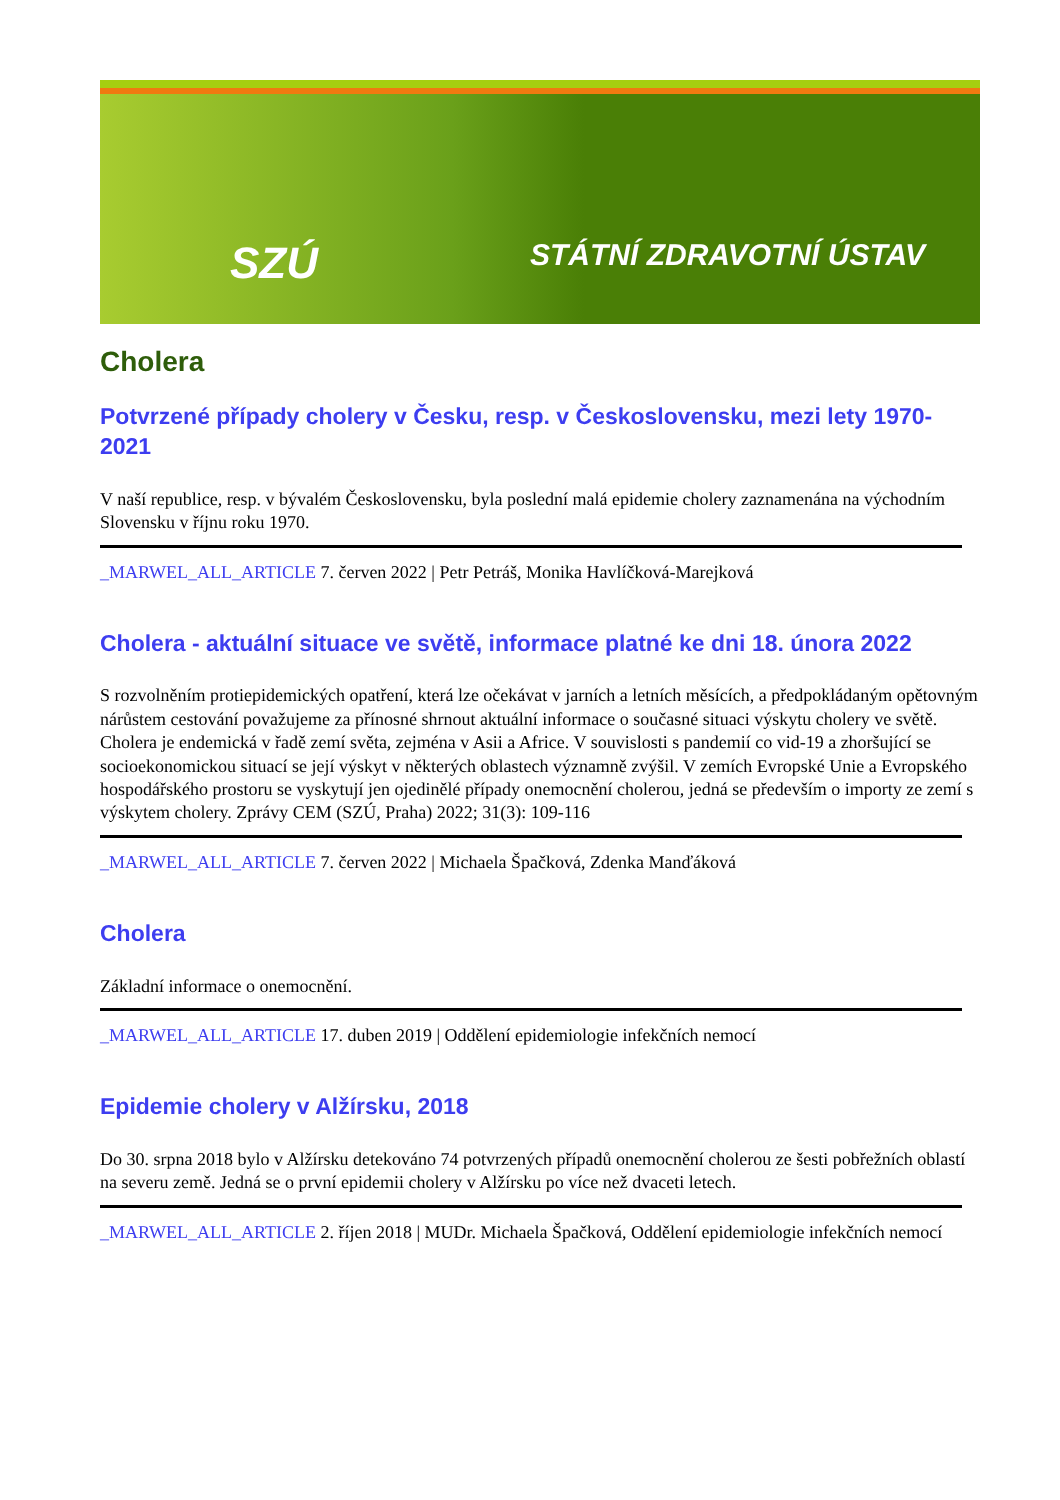SZÚ STÁTNÍ ZDRAVOTNÍ ÚSTAV
Cholera
Potvrzené případy cholery v Česku, resp. v Československu, mezi lety 1970-2021
V naší republice, resp. v bývalém Československu, byla poslední malá epidemie cholery zaznamenána na východním Slovensku v říjnu roku 1970.
_MARWEL_ALL_ARTICLE 7. červen 2022 | Petr Petráš, Monika Havlíčková-Marejková
Cholera - aktuální situace ve světě, informace platné ke dni 18. února 2022
S rozvolněním protiepidemických opatření, která lze očekávat v jarních a letních měsících, a předpokládaným opětovným nárůstem cestování považujeme za přínosné shrnout aktuální informace o současné situaci výskytu cholery ve světě. Cholera je endemická v řadě zemí světa, zejména v Asii a Africe. V souvislosti s pandemií co vid-19 a zhoršující se socioekonomickou situací se její výskyt v některých oblastech významně zvýšil. V zemích Evropské Unie a Evropského hospodářského prostoru se vyskytují jen ojedinělé případy onemocnění cholerou, jedná se především o importy ze zemí s výskytem cholery. Zprávy CEM (SZÚ, Praha) 2022; 31(3): 109-116
_MARWEL_ALL_ARTICLE 7. červen 2022 | Michaela Špačková, Zdenka Manďáková
Cholera
Základní informace o onemocnění.
_MARWEL_ALL_ARTICLE 17. duben 2019 | Oddělení epidemiologie infekčních nemocí
Epidemie cholery v Alžírsku, 2018
Do 30. srpna 2018 bylo v Alžírsku detekováno 74 potvrzených případů onemocnění cholerou ze šesti pobřežních oblastí na severu země. Jedná se o první epidemii cholery v Alžírsku po více než dvaceti letech.
_MARWEL_ALL_ARTICLE 2. říjen 2018 | MUDr. Michaela Špačková, Oddělení epidemiologie infekčních nemocí